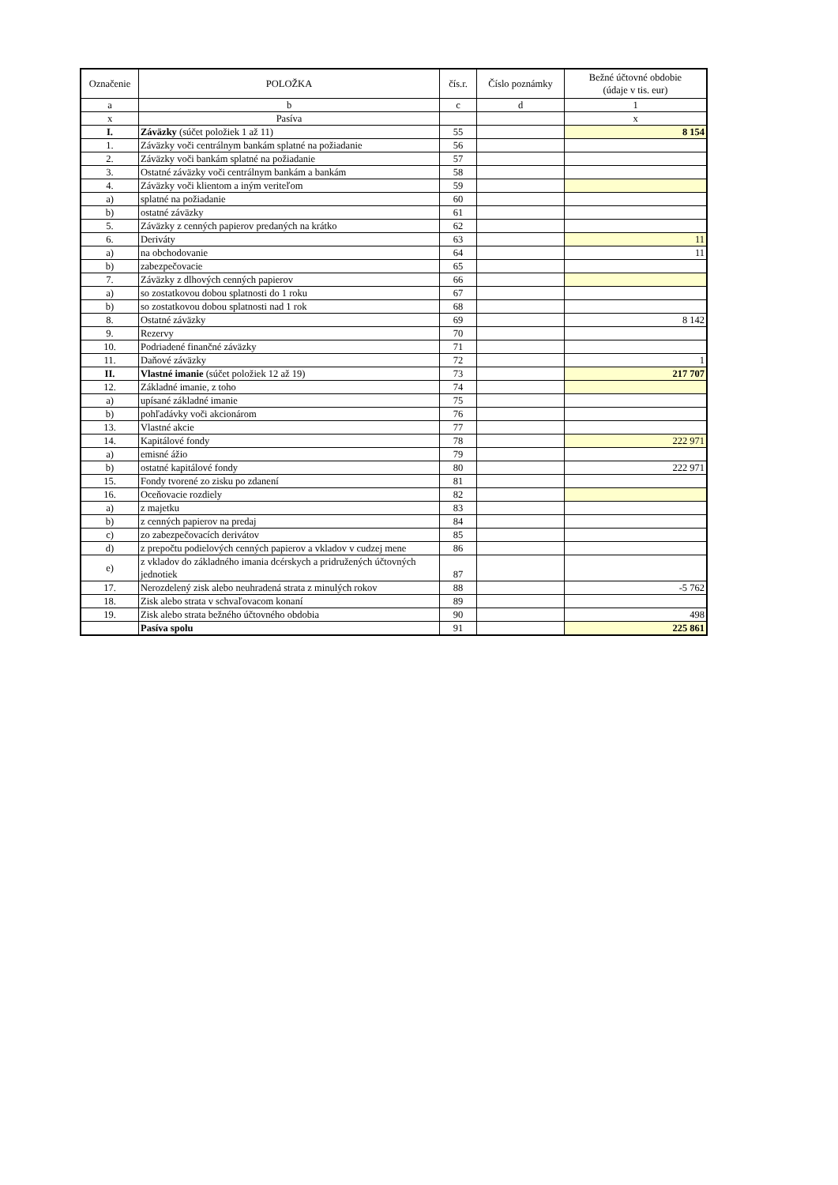| Označenie | POLOŽKA | čís.r. | Číslo poznámky | Bežné účtovné obdobie (údaje v tis. eur) |
| --- | --- | --- | --- | --- |
| a | b | c | d | 1 |
| x | Pasíva | | | x |
| I. | Záväzky (súčet položiek 1 až 11) | 55 | | 8 154 |
| 1. | Záväzky voči centrálnym bankám splatné na požiadanie | 56 | | |
| 2. | Záväzky voči bankám splatné na požiadanie | 57 | | |
| 3. | Ostatné záväzky voči centrálnym bankám a bankám | 58 | | |
| 4. | Záväzky voči klientom a iným veriteľom | 59 | | |
| a) | splatné na požiadanie | 60 | | |
| b) | ostatné záväzky | 61 | | |
| 5. | Záväzky z cenných papierov predaných na krátko | 62 | | |
| 6. | Deriváty | 63 | | 11 |
| a) | na obchodovanie | 64 | | 11 |
| b) | zabezpečovacie | 65 | | |
| 7. | Záväzky z dlhových cenných papierov | 66 | | |
| a) | so zostatkovou dobou splatnosti do 1 roku | 67 | | |
| b) | so zostatkovou dobou splatnosti nad 1 rok | 68 | | |
| 8. | Ostatné záväzky | 69 | | 8 142 |
| 9. | Rezervy | 70 | | |
| 10. | Podriadené finančné záväzky | 71 | | |
| 11. | Daňové záväzky | 72 | | 1 |
| II. | Vlastné imanie (súčet položiek 12 až 19) | 73 | | 217 707 |
| 12. | Základné imanie, z toho | 74 | | |
| a) | upísané základné imanie | 75 | | |
| b) | pohľadávky voči akcionárom | 76 | | |
| 13. | Vlastné akcie | 77 | | |
| 14. | Kapitálové fondy | 78 | | 222 971 |
| a) | emisné ážio | 79 | | |
| b) | ostatné kapitálové fondy | 80 | | 222 971 |
| 15. | Fondy tvorené zo zisku po zdanení | 81 | | |
| 16. | Oceňovacie rozdiely | 82 | | |
| a) | z majetku | 83 | | |
| b) | z cenných papierov na predaj | 84 | | |
| c) | zo zabezpečovacích derivátov | 85 | | |
| d) | z prepočtu podielových cenných papierov a vkladov v cudzej mene | 86 | | |
| e) | z vkladov do základného imania dcérskych a pridružených účtovných jednotiek | 87 | | |
| 17. | Nerozdelený zisk alebo neuhradená strata z minulých rokov | 88 | | -5 762 |
| 18. | Zisk alebo strata v schvaľovacom konaní | 89 | | |
| 19. | Zisk alebo strata bežného účtovného obdobia | 90 | | 498 |
| | Pasíva spolu | 91 | | 225 861 |